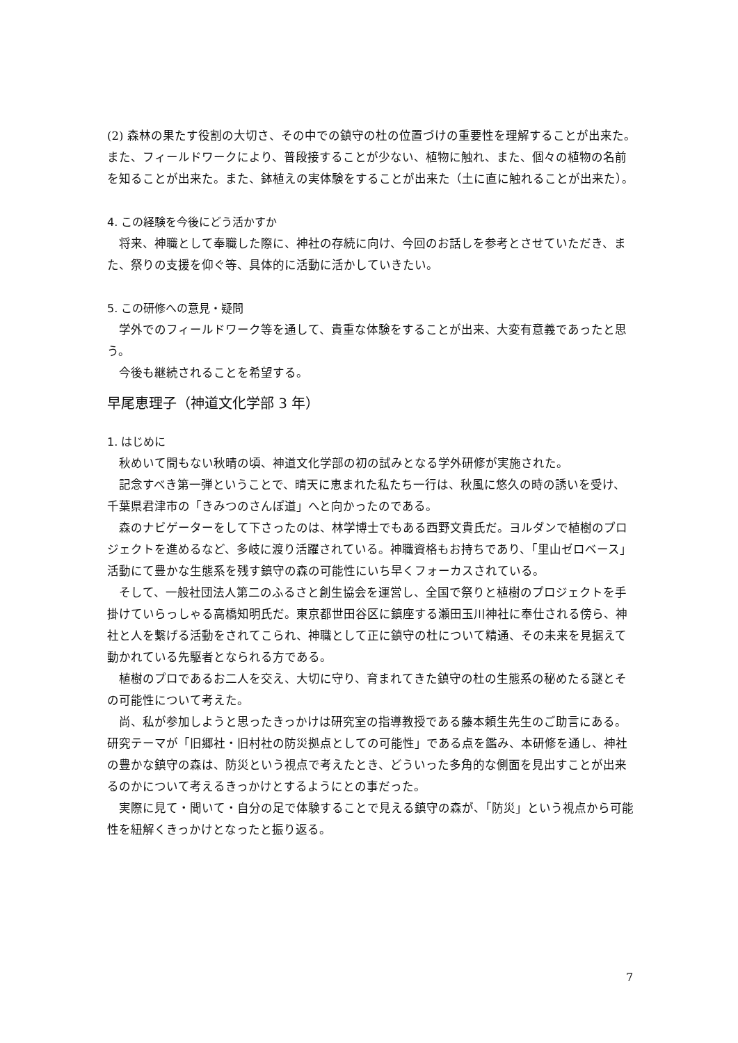(2) 森林の果たす役割の大切さ、その中での鎮守の杜の位置づけの重要性を理解することが出来た。また、フィールドワークにより、普段接することが少ない、植物に触れ、また、個々の植物の名前を知ることが出来た。また、鉢植えの実体験をすることが出来た（土に直に触れることが出来た）。
4. この経験を今後にどう活かすか
将来、神職として奉職した際に、神社の存続に向け、今回のお話しを参考とさせていただき、また、祭りの支援を仰ぐ等、具体的に活動に活かしていきたい。
5. この研修への意見・疑問
学外でのフィールドワーク等を通して、貴重な体験をすることが出来、大変有意義であったと思う。
今後も継続されることを希望する。
早尾恵理子（神道文化学部 3 年）
1. はじめに
秋めいて間もない秋晴の頃、神道文化学部の初の試みとなる学外研修が実施された。
記念すべき第一弾ということで、晴天に恵まれた私たち一行は、秋風に悠久の時の誘いを受け、千葉県君津市の「きみつのさんぽ道」へと向かったのである。
森のナビゲーターをして下さったのは、林学博士でもある西野文貴氏だ。ヨルダンで植樹のプロジェクトを進めるなど、多岐に渡り活躍されている。神職資格もお持ちであり、「里山ゼロベース」活動にて豊かな生態系を残す鎮守の森の可能性にいち早くフォーカスされている。
そして、一般社団法人第二のふるさと創生協会を運営し、全国で祭りと植樹のプロジェクトを手掛けていらっしゃる高橋知明氏だ。東京都世田谷区に鎮座する瀬田玉川神社に奉仕される傍ら、神社と人を繋げる活動をされてこられ、神職として正に鎮守の杜について精通、その未来を見据えて動かれている先駆者となられる方である。
植樹のプロであるお二人を交え、大切に守り、育まれてきた鎮守の杜の生態系の秘めたる謎とその可能性について考えた。
尚、私が参加しようと思ったきっかけは研究室の指導教授である藤本頼生先生のご助言にある。研究テーマが「旧郷社・旧村社の防災拠点としての可能性」である点を鑑み、本研修を通し、神社の豊かな鎮守の森は、防災という視点で考えたとき、どういった多角的な側面を見出すことが出来るのかについて考えるきっかけとするようにとの事だった。
実際に見て・聞いて・自分の足で体験することで見える鎮守の森が、「防災」という視点から可能性を紐解くきっかけとなったと振り返る。
7